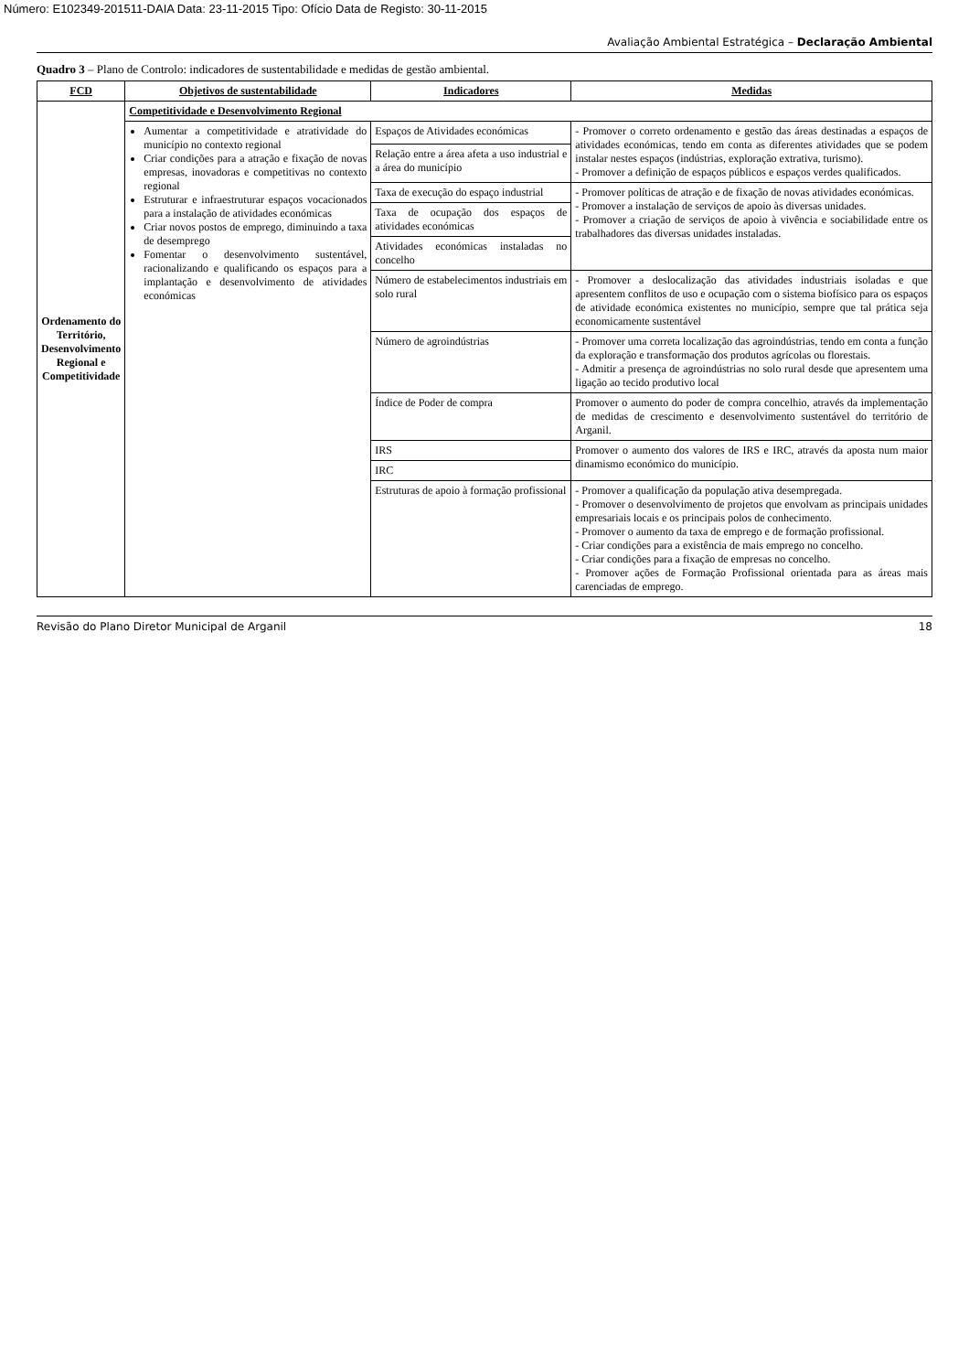Número: E102349-201511-DAIA Data: 23-11-2015 Tipo: Ofício Data de Registo: 30-11-2015
Avaliação Ambiental Estratégica – Declaração Ambiental
Quadro 3 – Plano de Controlo: indicadores de sustentabilidade e medidas de gestão ambiental.
| FCD | Objetivos de sustentabilidade | Indicadores | Medidas |
| --- | --- | --- | --- |
| Ordenamento do Território, Desenvolvimento Regional e Competitividade | Competitividade e Desenvolvimento Regional | | |
| | Aumentar a competitividade e atratividade do município no contexto regional Criar condições para a atração e fixação de novas empresas, inovadoras e competitivas no contexto regional Estruturar e infraestruturar espaços vocacionados para a instalação de atividades económicas Criar novos postos de emprego, diminuindo a taxa de desemprego Fomentar o desenvolvimento sustentável, racionalizando e qualificando os espaços para a implantação e desenvolvimento de atividades económicas | Espaços de Atividades económicas | - Promover o correto ordenamento e gestão das áreas destinadas a espaços de atividades económicas, tendo em conta as diferentes atividades que se podem instalar nestes espaços (indústrias, exploração extrativa, turismo). - Promover a definição de espaços públicos e espaços verdes qualificados. |
| | | Relação entre a área afeta a uso industrial e a área do município | |
| | | Taxa de execução do espaço industrial | - Promover políticas de atração e de fixação de novas atividades económicas. - Promover a instalação de serviços de apoio às diversas unidades. - Promover a criação de serviços de apoio à vivência e sociabilidade entre os trabalhadores das diversas unidades instaladas. |
| | | Taxa de ocupação dos espaços de atividades económicas | |
| | | Atividades económicas instaladas no concelho | |
| | | Número de estabelecimentos industriais em solo rural | - Promover a deslocalização das atividades industriais isoladas e que apresentem conflitos de uso e ocupação com o sistema biofísico para os espaços de atividade económica existentes no município, sempre que tal prática seja economicamente sustentável |
| | | Número de agroindústrias | - Promover uma correta localização das agroindústrias, tendo em conta a função da exploração e transformação dos produtos agrícolas ou florestais. - Admitir a presença de agroindústrias no solo rural desde que apresentem uma ligação ao tecido produtivo local |
| | | Índice de Poder de compra | Promover o aumento do poder de compra concelhio, através da implementação de medidas de crescimento e desenvolvimento sustentável do território de Arganil. |
| | | IRS | Promover o aumento dos valores de IRS e IRC, através da aposta num maior dinamismo económico do município. |
| | | IRC | |
| | | Estruturas de apoio à formação profissional | - Promover a qualificação da população ativa desempregada. - Promover o desenvolvimento de projetos que envolvam as principais unidades empresariais locais e os principais polos de conhecimento. - Promover o aumento da taxa de emprego e de formação profissional. - Criar condições para a existência de mais emprego no concelho. - Criar condições para a fixação de empresas no concelho. - Promover ações de Formação Profissional orientada para as áreas mais carenciadas de emprego. |
Revisão do Plano Diretor Municipal de Arganil 18